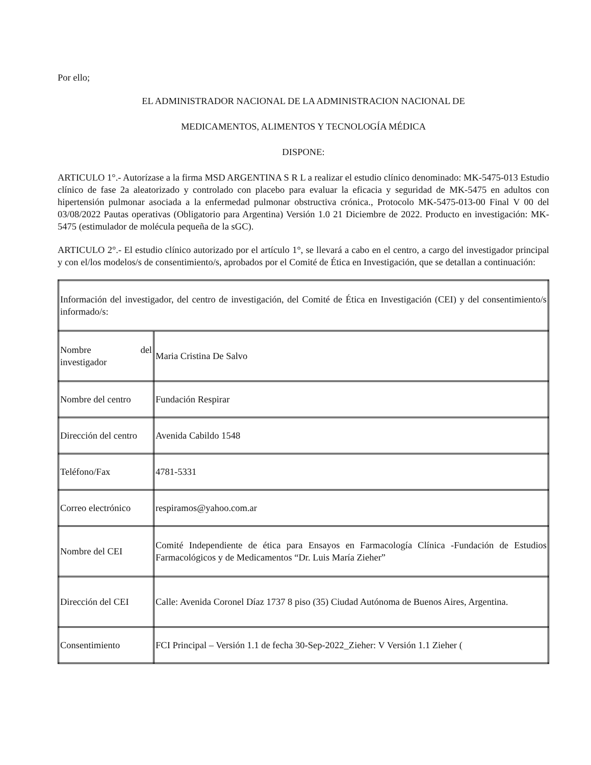Por ello;
EL ADMINISTRADOR NACIONAL DE LA ADMINISTRACION NACIONAL DE
MEDICAMENTOS, ALIMENTOS Y TECNOLOGÍA MÉDICA
DISPONE:
ARTICULO 1°.- Autorízase a la firma MSD ARGENTINA S R L a realizar el estudio clínico denominado: MK-5475-013 Estudio clínico de fase 2a aleatorizado y controlado con placebo para evaluar la eficacia y seguridad de MK-5475 en adultos con hipertensión pulmonar asociada a la enfermedad pulmonar obstructiva crónica., Protocolo MK-5475-013-00 Final V 00 del 03/08/2022 Pautas operativas (Obligatorio para Argentina) Versión 1.0 21 Diciembre de 2022. Producto en investigación: MK-5475 (estimulador de molécula pequeña de la sGC).
ARTICULO 2°.- El estudio clínico autorizado por el artículo 1°, se llevará a cabo en el centro, a cargo del investigador principal y con el/los modelos/s de consentimiento/s, aprobados por el Comité de Ética en Investigación, que se detallan a continuación:
| Información del investigador, del centro de investigación, del Comité de Ética en Investigación (CEI) y del consentimiento/s informado/s: | |
| Nombre del investigador | Maria Cristina De Salvo |
| Nombre del centro | Fundación Respirar |
| Dirección del centro | Avenida Cabildo 1548 |
| Teléfono/Fax | 4781-5331 |
| Correo electrónico | respiramos@yahoo.com.ar |
| Nombre del CEI | Comité Independiente de ética para Ensayos en Farmacología Clínica -Fundación de Estudios Farmacológicos y de Medicamentos “Dr. Luis María Zieher” |
| Dirección del CEI | Calle: Avenida Coronel Díaz 1737 8 piso (35) Ciudad Autónoma de Buenos Aires, Argentina. |
| Consentimiento | FCI Principal – Versión 1.1 de fecha 30-Sep-2022_Zieher: V Versión 1.1 Zieher ( |